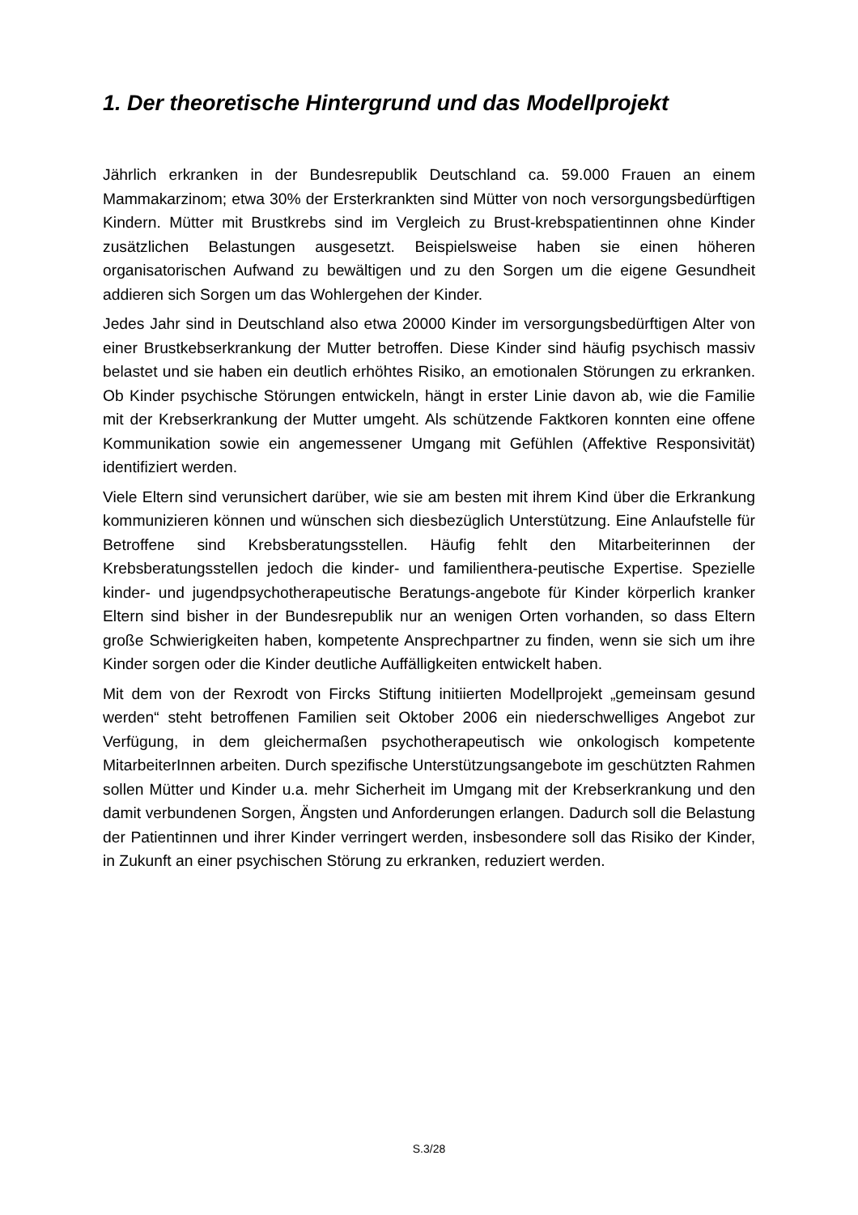1. Der theoretische Hintergrund und das Modellprojekt
Jährlich erkranken in der Bundesrepublik Deutschland ca. 59.000 Frauen an einem Mammakarzinom; etwa 30% der Ersterkrankten sind Mütter von noch versorgungsbedürftigen Kindern. Mütter mit Brustkrebs sind im Vergleich zu Brust-krebspatientinnen ohne Kinder zusätzlichen Belastungen ausgesetzt. Beispielsweise haben sie einen höheren organisatorischen Aufwand zu bewältigen und zu den Sorgen um die eigene Gesundheit addieren sich Sorgen um das Wohlergehen der Kinder.
Jedes Jahr sind in Deutschland also etwa 20000 Kinder im versorgungsbedürftigen Alter von einer Brustkebserkrankung der Mutter betroffen. Diese Kinder sind häufig psychisch massiv belastet und sie haben ein deutlich erhöhtes Risiko, an emotionalen Störungen zu erkranken. Ob Kinder psychische Störungen entwickeln, hängt in erster Linie davon ab, wie die Familie mit der Krebserkrankung der Mutter umgeht. Als schützende Faktkoren konnten eine offene Kommunikation sowie ein angemessener Umgang mit Gefühlen (Affektive Responsivität) identifiziert werden.
Viele Eltern sind verunsichert darüber, wie sie am besten mit ihrem Kind über die Erkrankung kommunizieren können und wünschen sich diesbezüglich Unterstützung. Eine Anlaufstelle für Betroffene sind Krebsberatungsstellen. Häufig fehlt den Mitarbeiterinnen der Krebsberatungsstellen jedoch die kinder- und familienthera-peutische Expertise. Spezielle kinder- und jugendpsychotherapeutische Beratungs-angebote für Kinder körperlich kranker Eltern sind bisher in der Bundesrepublik nur an wenigen Orten vorhanden, so dass Eltern große Schwierigkeiten haben, kompetente Ansprechpartner zu finden, wenn sie sich um ihre Kinder sorgen oder die Kinder deutliche Auffälligkeiten entwickelt haben.
Mit dem von der Rexrodt von Fircks Stiftung initiierten Modellprojekt „gemeinsam gesund werden“ steht betroffenen Familien seit Oktober 2006 ein niederschwelliges Angebot zur Verfügung, in dem gleichermaßen psychotherapeutisch wie onkologisch kompetente MitarbeiterInnen arbeiten. Durch spezifische Unterstützungsangebote im geschützten Rahmen sollen Mütter und Kinder u.a. mehr Sicherheit im Umgang mit der Krebserkrankung und den damit verbundenen Sorgen, Ängsten und Anforderungen erlangen. Dadurch soll die Belastung der Patientinnen und ihrer Kinder verringert werden, insbesondere soll das Risiko der Kinder, in Zukunft an einer psychischen Störung zu erkranken, reduziert werden.
S.3/28